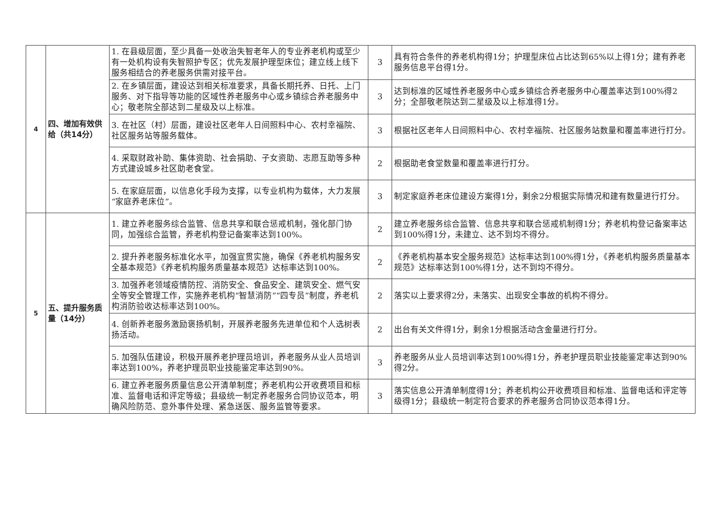| 4 | 四、增加有效供给（共14分） | 1. 在县级层面，至少具备一处收治失智老年人的专业养老机构或至少有一处机构设有失智照护专区；优先发展护理型床位；建立线上线下服务相结合的养老服务供需对接平台。 | 3 | 具有符合条件的养老机构得1分；护理型床位占比达到65%以上得1分；建有养老服务信息平台得1分。 |
| | | 2. 在乡镇层面，建设达到相关标准要求，具备长期托养、日托、上门服务、对下指导等功能的区域性养老服务中心或乡镇综合养老服务中心；敬老院全部达到二星级及以上标准。 | 3 | 达到标准的区域性养老服务中心或乡镇综合养老服务中心覆盖率达到100%得2分；全部敬老院达到二星级及以上标准得1分。 |
| | | 3. 在社区（村）层面，建设社区老年人日间照料中心、农村幸福院、社区服务站等服务载体。 | 3 | 根据社区老年人日间照料中心、农村幸福院、社区服务站数量和覆盖率进行打分。 |
| | | 4. 采取财政补助、集体资助、社会捐助、子女资助、志愿互助等多种方式建设城乡社区助老食堂。 | 2 | 根据助老食堂数量和覆盖率进行打分。 |
| | | 5. 在家庭层面，以信息化手段为支撑，以专业机构为载体，大力发展“家庭养老床位”。 | 3 | 制定家庭养老床位建设方案得1分，剩余2分根据实际情况和建有数量进行打分。 |
| 5 | 五、提升服务质量（14分） | 1. 建立养老服务综合监管、信息共享和联合惩戒机制，强化部门协同，加强综合监管，养老机构登记备案率达到100%。 | 2 | 建立养老服务综合监管、信息共享和联合惩戒机制得1分；养老机构登记备案率达到100%得1分，未建立、达不到均不得分。 |
| | | 2. 提升养老服务标准化水平，加强宣贯实施，确保《养老机构服务安全基本规范》《养老机构服务质量基本规范》达标率达到100%。 | 2 | 《养老机构基本安全服务规范》达标率达到100%得1分，《养老机构服务质量基本规范》达标率达到100%得1分，达不到均不得分。 |
| | | 3. 加强养老领域疫情防控、消防安全、食品安全、建筑安全、燃气安全等安全管理工作，实施养老机构“智慧消防”“四专员”制度，养老机构消防验收达标率达到100%。 | 2 | 落实以上要求得2分，未落实、出现安全事故的机构不得分。 |
| | | 4. 创新养老服务激励褒扬机制，开展养老服务先进单位和个人选树表扬活动。 | 2 | 出台有关文件得1分，剩余1分根据活动含金量进行打分。 |
| | | 5. 加强队伍建设，积极开展养老护理员培训，养老服务从业人员培训率达到100%，养老护理员职业技能鉴定率达到90%。 | 3 | 养老服务从业人员培训率达到100%得1分，养老护理员职业技能鉴定率达到90%得2分。 |
| | | 6. 建立养老服务质量信息公开清单制度；养老机构公开收费项目和标准、监督电话和评定等级；县级统一制定养老服务合同协议范本，明确风险防范、意外事件处理、紧急送医、服务监管等要求。 | 3 | 落实信息公开清单制度得1分；养老机构公开收费项目和标准、监督电话和评定等级得1分；县级统一制定符合要求的养老服务合同协议范本得1分。 |